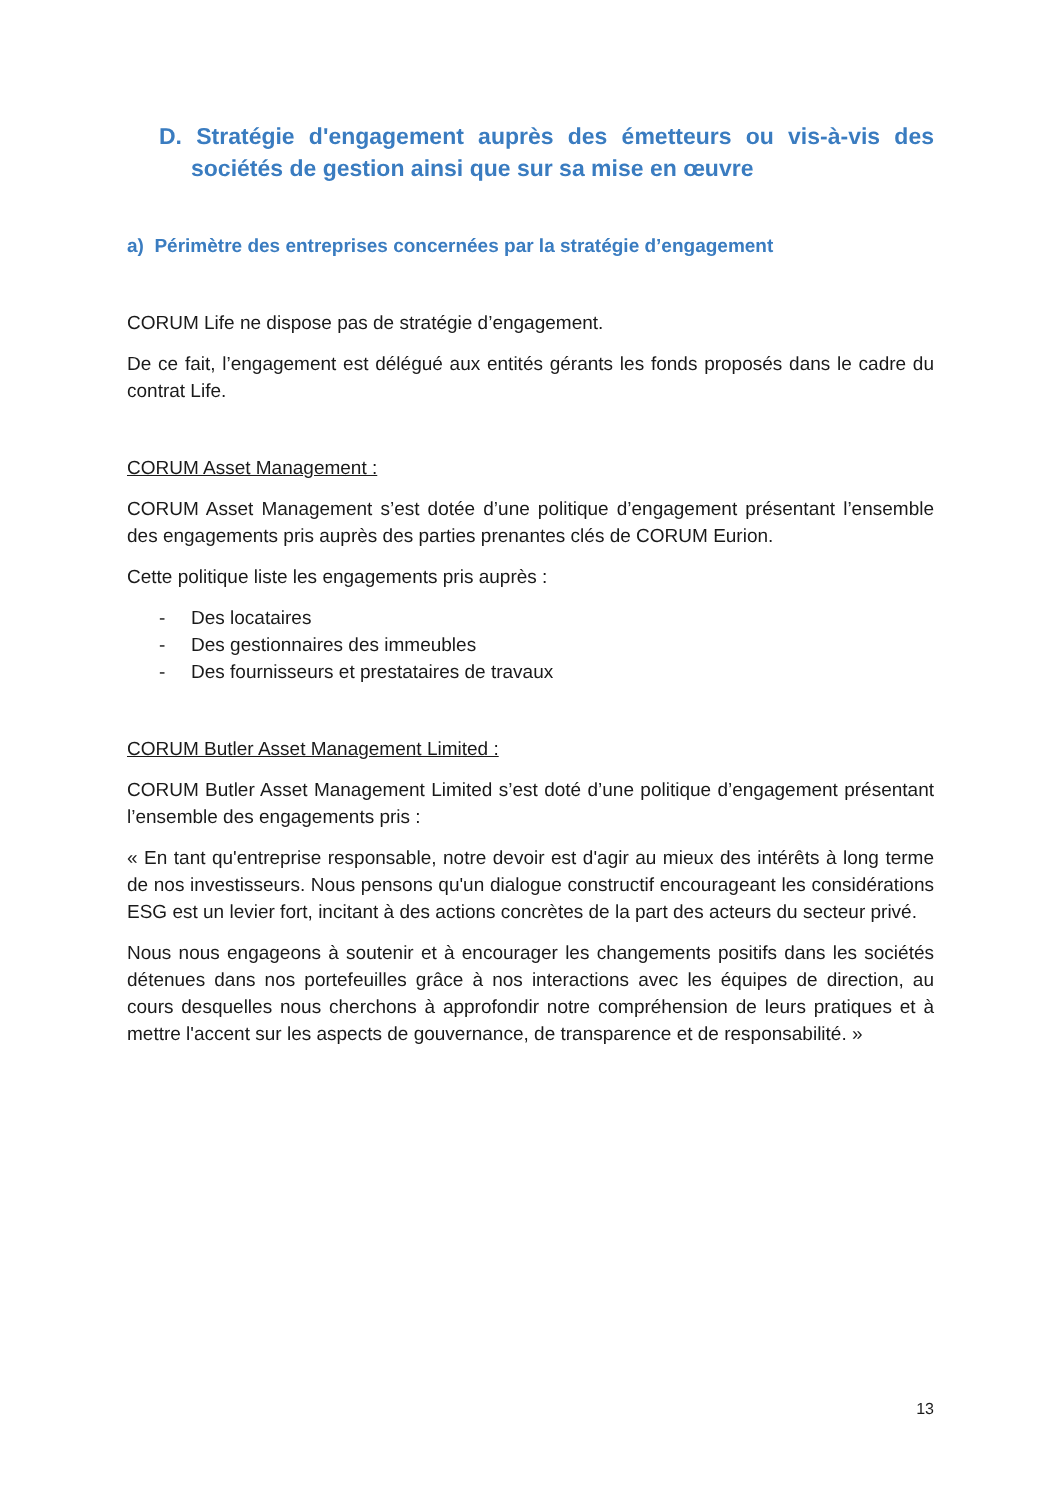D. Stratégie d'engagement auprès des émetteurs ou vis-à-vis des sociétés de gestion ainsi que sur sa mise en œuvre
a) Périmètre des entreprises concernées par la stratégie d’engagement
CORUM Life ne dispose pas de stratégie d’engagement.
De ce fait, l’engagement est délégué aux entités gérants les fonds proposés dans le cadre du contrat Life.
CORUM Asset Management :
CORUM Asset Management s’est dotée d’une politique d’engagement présentant l’ensemble des engagements pris auprès des parties prenantes clés de CORUM Eurion.
Cette politique liste les engagements pris auprès :
- Des locataires
- Des gestionnaires des immeubles
- Des fournisseurs et prestataires de travaux
CORUM Butler Asset Management Limited :
CORUM Butler Asset Management Limited s’est doté d’une politique d’engagement présentant l’ensemble des engagements pris :
« En tant qu'entreprise responsable, notre devoir est d'agir au mieux des intérêts à long terme de nos investisseurs. Nous pensons qu'un dialogue constructif encourageant les considérations ESG est un levier fort, incitant à des actions concrètes de la part des acteurs du secteur privé.
Nous nous engageons à soutenir et à encourager les changements positifs dans les sociétés détenues dans nos portefeuilles grâce à nos interactions avec les équipes de direction, au cours desquelles nous cherchons à approfondir notre compréhension de leurs pratiques et à mettre l'accent sur les aspects de gouvernance, de transparence et de responsabilité. »
13